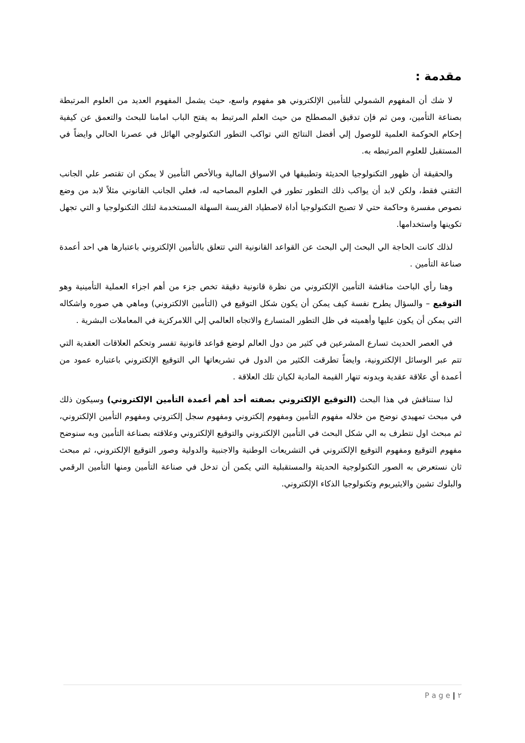مقدمة :
لا شك أن المفهوم الشمولي للتأمين الإلكتروني هو مفهوم واسع، حيث يشمل المفهوم العديد من العلوم المرتبطة بصناعة التأمين، ومن ثم فإن تدقيق المصطلح من حيث العلم المرتبط به يفتح الباب امامنا للبحث والتعمق عن كيفية إحكام الحوكمة العلمية للوصول إلي أفضل النتائج التي تواكب التطور التكنولوجي الهائل في عصرنا الحالي وايضاً في المستقبل للعلوم المرتبطه به.
والحقيقة أن ظهور التكنولوجيا الحديثة وتطبيقها في الاسواق المالية وبالأخص التأمين لا يمكن ان تقتصر علي الجانب التقني فقط، ولكن لابد أن يواكب ذلك التطور تطور في العلوم المصاحبه له، فعلي الجانب القانوني مثلاً لابد من وضع نصوص مفسرة وحاكمة حتي لا تصبح التكنولوجيا أداة لاصطياد الفريسة السهلة المستخدمة لتلك التكنولوجيا و التي تجهل تكوينها واستخدامها.
لذلك كانت الحاجة الي البحث إلي البحث عن القواعد القانونية التي تتعلق بالتأمين الإلكتروني باعتبارها هي احد أعمدة صناعة التأمين .
وهنا رأي الباحث مناقشة التأمين الإلكتروني من نظرة قانونية دقيقة تخص جزء من أهم اجزاء العملية التأمينية وهو التوقيع – والسؤال يطرح نفسة كيف يمكن أن يكون شكل التوقيع في (التأمين الالكتروني) وماهي هي صوره واشكاله التي يمكن أن يكون عليها وأهميته في ظل التطور المتسارع والاتجاه العالمي إلي اللامركزية في المعاملات البشرية .
في العصر الحديث تسارع المشرعين في كثير من دول العالم لوضع قواعد قانونية تفسر وتحكم العلاقات العقدية التي تتم عبر الوسائل الإلكترونية، وايضاً تطرقت الكثير من الدول في تشريعاتها الي التوقيع الإلكتروني باعتباره عمود من أعمدة أي علاقة عقدية وبدونه تنهار القيمة المادية لكيان تلك العلاقة .
لذا سنناقش في هذا البحث (التوقيع الإلكتروني بصفته أحد أهم أعمدة التأمين الإلكتروني) وسيكون ذلك في مبحث تمهيدي نوضح من خلاله مفهوم التأمين ومفهوم إلكتروني ومفهوم سجل إلكتروني ومفهوم التأمين الإلكتروني، ثم مبحث اول نتطرف به الي شكل البحث في التأمين الإلكتروني والتوقيع الإلكتروني وعلاقته بصناعة التأمين وبه سنوضح مفهوم التوقيع ومفهوم التوقيع الإلكتروني في التشريعات الوطنية والاجنبية والدولية وصور التوقيع الإلكتروني، ثم مبحث ثان نستعرض به الصور التكنولوجية الحديثة والمستقبلية التي يكمن أن تدخل في صناعة التأمين ومنها التأمين الرقمي والبلوك تشين والايثيريوم وتكنولوجيا الذكاء الإلكتروني.
P a g e | ٢